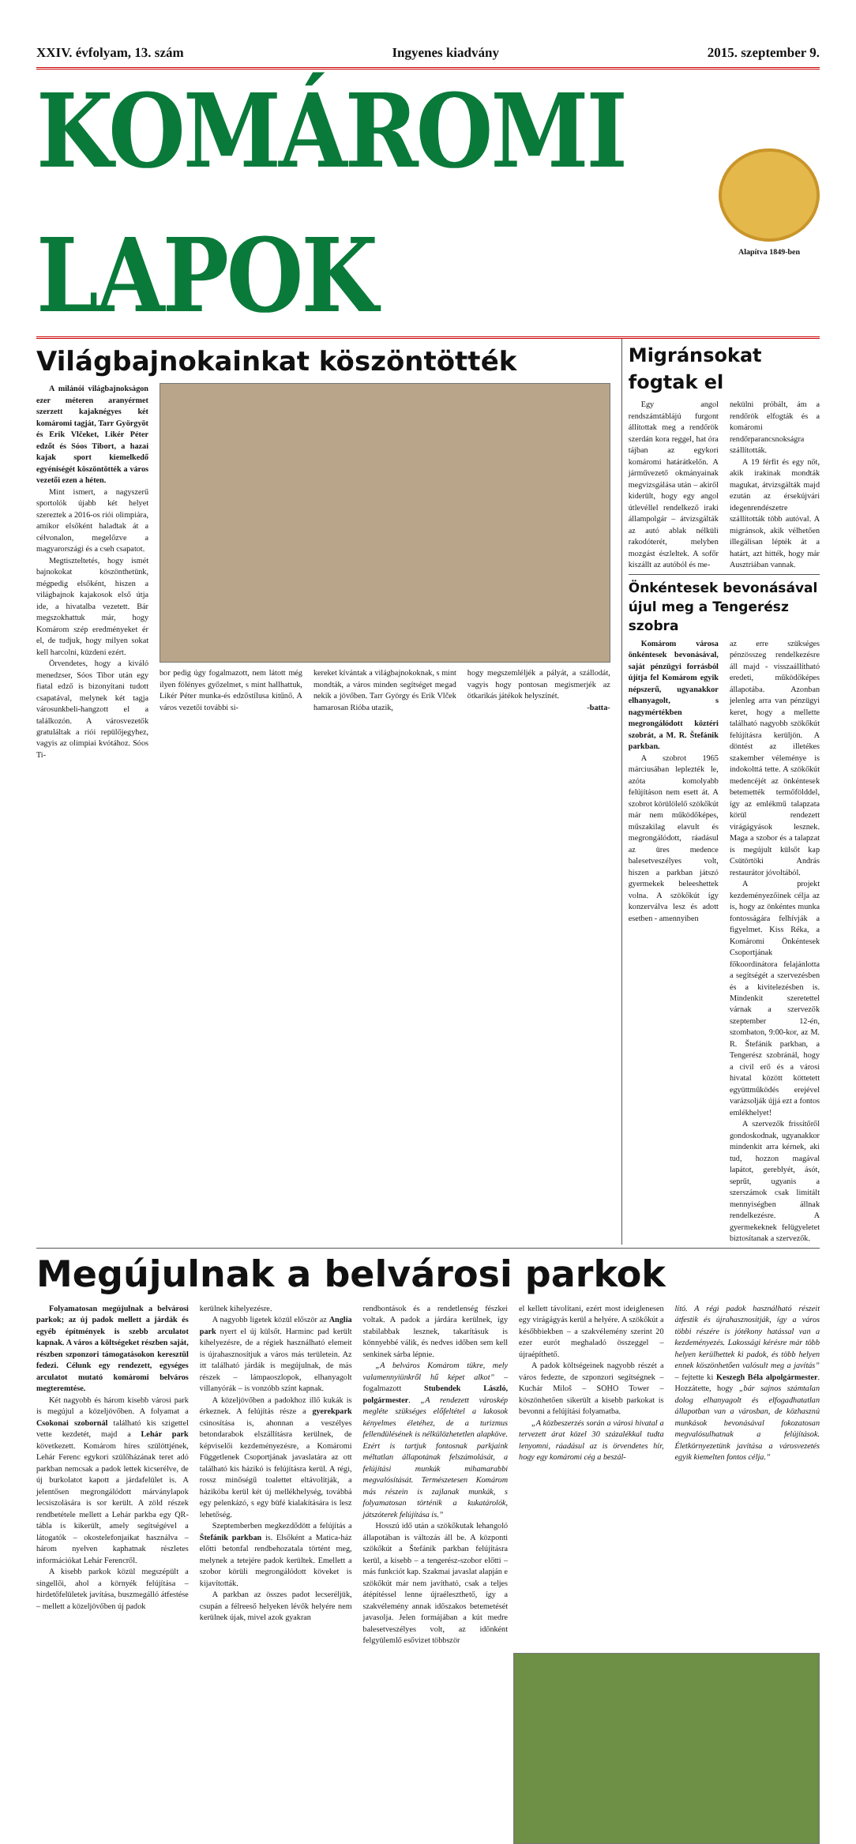XXIV. évfolyam, 13. szám Ingyenes kiadvány 2015. szeptember 9.
KOMÁROMI LAPOK
Alapítva 1849-ben
Világbajnokainkat köszöntötték
A milánói világbajnokságon ezer méteren aranyérmet szerzett kajaknégyes két komáromi tagját, Tarr Györgyöt és Erik Vlčeket, Likér Péter edzőt és Sóos Tibort, a hazai kajak sport kiemelkedő egyéniségét köszöntötték a város vezetői ezen a héten.
Mint ismert, a nagyszerű sportolók újabb két helyet szereztek a 2016-os riói olimpiára, amikor elsőként haladtak át a célvonalon, megelőzve a magyarországi és a cseh csapatot.
Megtiszteltetés, hogy ismét bajnokokat köszönthetünk, mégpedig elsőként, hiszen a világbajnok kajakosok első útja ide, a hivatalba vezetett. Bár megszokhattuk már, hogy Komárom szép eredményeket ér el, de tudjuk, hogy milyen sokat kell harcolni, küzdeni ezért.
Örvendetes, hogy a kiváló menedzser, Sóos Tibor után egy fiatal edző is bizonyítani tudott csapatával, melynek két tagja városunkbeli-hangzott el a találkozón. A városvezetők gratuláltak a riói repülőjegyhez, vagyis az olimpiai kvótához. Sóos Ti-
bor pedig úgy fogalmazott, nem látott még ilyen fölényes győzelmet, s mint hallhattuk, Likér Péter munka-és edzőstílusa kitűnő. A város vezetői további si-
kereket kívántak a világbajnokoknak, s mint mondták, a város minden segítséget megad nekik a jövőben. Tarr György és Erik Vlček hamarosan Rióba utazik,
hogy megszemléljék a pályát, a szállodát, vagyis hogy pontosan megismerjék az ötkarikás játékok helyszínét.
-batta-
Migránsokat fogtak el
Egy angol rendszámtáblájú furgont állítottak meg a rendőrök szerdán kora reggel, hat óra tájban az egykori komáromi határátkelőn. A járművezető okmányainak megvizsgálása után – akiről kiderült, hogy egy angol útlevéllel rendelkező iraki állampolgár – átvizsgálták az autó ablak nélküli rakodóterét, melyben mozgást észleltek. A sofőr kiszállt az autóból és me-
nekülni próbált, ám a rendőrök elfogták és a komáromi rendőrparancsnokságra szállították.
A 19 férfit és egy nőt, akik irakinak mondták magukat, átvizsgálták majd ezután az érsekújvári idegenrendészetre szállították több autóval. A migránsok, akik vélhetően illegálisan lépték át a határt, azt hitték, hogy már Ausztriában vannak.
Önkéntesek bevonásával újul meg a Tengerész szobra
Komárom városa önkéntesek bevonásával, saját pénzügyi forrásból újítja fel Komárom egyik népszerű, ugyanakkor elhanyagolt, s nagymértékben megrongálódott köztéri szobrát, a M. R. Štefánik parkban.
A szobrot 1965 márciusában leplezték le, azóta komolyabb felújításon nem esett át. A szobrot körülölelő szökőkút már nem működőképes, műszakilag elavult és megrongálódott, ráadásul az üres medence balesetveszélyes volt, hiszen a parkban játszó gyermekek beleeshettek volna. A szökőkút így konzerválva lesz és adott esetben - amennyiben
az erre szükséges pénzösszeg rendelkezésre áll majd - visszaállítható eredeti, működőképes állapotába. Azonban jelenleg arra van pénzügyi keret, hogy a mellette található nagyobb szökőkút felújításra kerüljön. A döntést az illetékes szakember véleménye is indokolttá tette. A szökőkút medencéjét az önkéntesek betemették termőfölddel, így az emlékmű talapzata körül rendezett virágágyások lesznek. Maga a szobor és a talapzat is megújult külsőt kap Csütörtöki András restaurátor jóvoltából.
A projekt kezdeményezőinek célja az is, hogy az önkéntes munka fontosságára felhívják a figyelmet. Kiss Réka, a Komáromi Önkéntesek Csoportjának főkoordinátora felajánlotta a segítségét a szervezésben és a kivitelezésben is. Mindenkit szeretettel várnak a szervezők szeptember 12-én, szombaton, 9:00-kor, az M. R. Štefánik parkban, a Tengerész szobránál, hogy a civil erő és a városi hivatal között köttetett együttműködés erejével varázsolják újjá ezt a fontos emlékhelyet!
A szervezők frissítőről gondoskodnak, ugyanakkor mindenkit arra kérnek, aki tud, hozzon magával lapátot, gereblyét, ásót, seprűt, ugyanis a szerszámok csak limitált mennyiségben állnak rendelkezésre. A gyermekeknek felügyeletet biztosítanak a szervezők.
Megújulnak a belvárosi parkok
Folyamatosan megújulnak a belvárosi parkok; az új padok mellett a járdák és egyéb építmények is szebb arculatot kapnak. A város a költségeket részben saját, részben szponzori támogatásokon keresztül fedezi. Célunk egy rendezett, egységes arculatot mutató komáromi belváros megteremtése.
Két nagyobb és három kisebb városi park is megújul a közeljövőben. A folyamat a Csokonai szobornál található kis szigettel vette kezdetét, majd a Lehár park következett. Komárom híres szülöttjének, Lehár Ferenc egykori szülőházának teret adó parkban nemcsak a padok lettek kicserélve, de új burkolatot kapott a járdafelület is. A jelentősen megrongálódott márványlapok lecsiszolására is sor került. A zöld részek rendbetétele mellett a Lehár parkba egy QR-tábla is kikerült, amely segítségével a látogatók – okostelefonjaikat használva – három nyelven kaphatnak részletes információkat Lehár Ferencről.
A kisebb parkok közül megszépült a singellői, ahol a környék felújítása – hirdetőfelületek javítása, buszmegálló átfestése – mellett a közeljövőben új padok
kerülnek kihelyezésre.
A nagyobb ligetek közül először az Anglia park nyert el új külsőt. Harminc pad került kihelyezésre, de a régiek használható elemeit is újrahasznosítjuk a város más területein. Az itt található járdák is megújulnak, de más részek – lámpaoszlopok, elhanyagolt villanyórák – is vonzóbb színt kapnak.
A közeljövőben a padokhoz illő kukák is érkeznek. A felújítás része a gyerekpark csinosítása is, ahonnan a veszélyes betondarabok elszállításra kerülnek, de képviselői kezdeményezésre, a Komáromi Függetlenek Csoportjának javaslatára az ott található kis házikó is felújításra kerül. A régi, rossz minőségű toalettet eltávolítják, a házikóba kerül két új mellékhelység, továbbá egy pelenkázó, s egy büfé kialakítására is lesz lehetőség.
Szeptemberben megkezdődött a felújítás a Štefánik parkban is. Elsőként a Matica-ház előtti betonfal rendbehozatala történt meg, melynek a tetejére padok kerültek. Emellett a szobor körüli megrongálódott köveket is kijavították.
A parkban az összes padot lecseréljük, csupán a félreeső helyeken lévők helyére nem kerülnek újak, mivel azok gyakran
rendbontások és a rendetlenség fészkei voltak. A padok a járdára kerülnek, így stabilabbak lesznek, takarításuk is könnyebbé válik, és nedves időben sem kell senkinek sárba lépnie.
„A belváros Komárom tükre, mely valamennyiünkről hű képet alkot” – fogalmazott Stubendek László, polgármester. „A rendezett városkép megléte szükséges előfeltétel a lakosok kényelmes életéhez, de a turizmus fellendülésének is nélkülözhetetlen alapköve. Ezért is tartjuk fontosnak parkjaink méltatlan állapotának felszámolását, a felújítási munkák mihamarabbi megvalósítását. Természetesen Komárom más részein is zajlanak munkák, s folyamatosan történik a kukatárolók, játszóterek felújítása is.”
Hosszú idő után a szökőkutak lehangoló állapotában is változás áll be. A központi szökőkút a Štefánik parkban felújításra kerül, a kisebb – a tengerész-szobor előtti – más funkciót kap. Szakmai javaslat alapján e szökőkút már nem javítható, csak a teljes átépítés­sel lenne újraéleszthető, így a szakvélemény annak időszakos betemetését javasolja. Jelen formájában a kút medre balesetveszélyes volt, az időnként felgyülemlő esővizet többször
el kellett távolítani, ezért most ideiglenesen egy virágágyás kerül a helyére. A szökőkút a későbbiekben – a szakvélemény szerint 20 ezer eurót meghaladó összeggel – újraépíthető.
A padok költségeinek nagyobb részét a város fedezte, de szponzori segítségnek – Kuchár Miloš – SOHO Tower – köszönhetően sikerült a kisebb parkokat is bevonni a felújítási folyamatba.
„A közbeszerzés során a városi hivatal a tervezett árat közel 30 százalékkal tudta lenyomni, ráadásul az is örvendetes hír, hogy egy komáromi cég a beszál-
lító. A régi padok használható részeit átfestik és újrahasznosítják, így a város többi részére is jótékony hatással van a kezdeményezés. Lakossági kérésre már több helyen kerülhettek ki padok, és több helyen ennek köszönhetően valósult meg a javítás” – fejtette ki Keszegh Béla alpolgármester. Hozzátette, hogy „bár sajnos számtalan dolog elhanyagolt és elfogadhatatlan állapotban van a városban, de közhasznú munkások bevonásával fokozatosan megvalósulhatnak a felújítások. Életkörnyezetünk javítása a városvezetés egyik kiemelten fontos célja.”